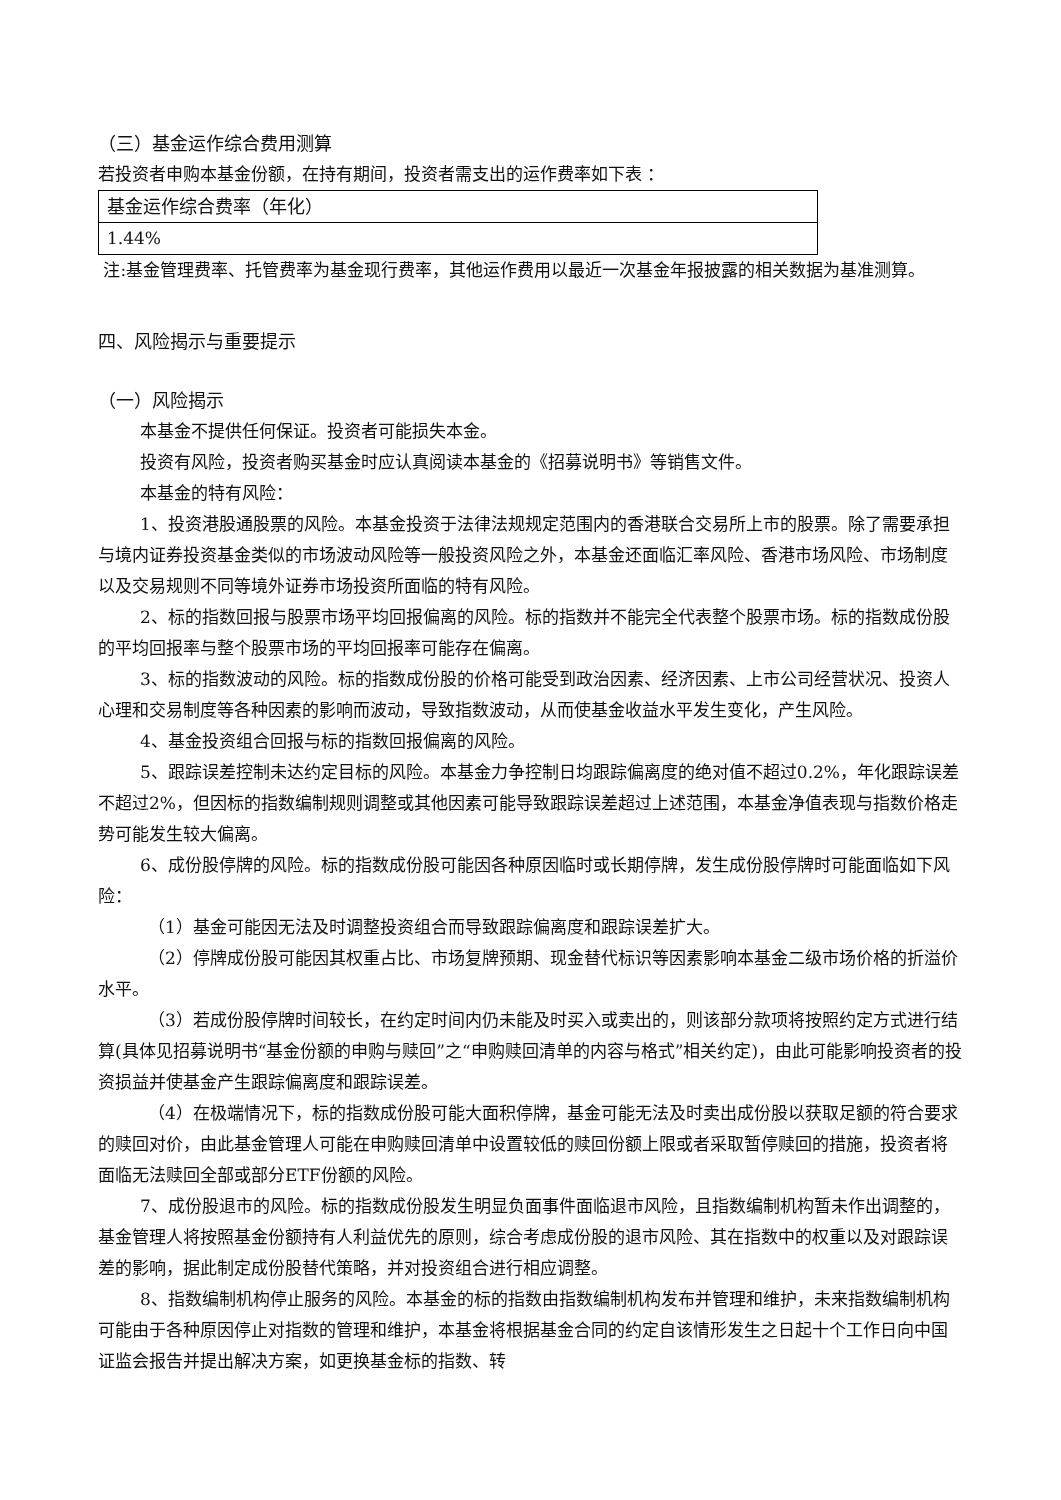（三）基金运作综合费用测算
若投资者申购本基金份额，在持有期间，投资者需支出的运作费率如下表 ：
| 基金运作综合费率（年化） |
| 1.44% |
注:基金管理费率、托管费率为基金现行费率，其他运作费用以最近一次基金年报披露的相关数据为基准测算。
四、风险揭示与重要提示
（一）风险揭示
本基金不提供任何保证。投资者可能损失本金。
投资有风险，投资者购买基金时应认真阅读本基金的《招募说明书》等销售文件。
本基金的特有风险：
1、投资港股通股票的风险。本基金投资于法律法规规定范围内的香港联合交易所上市的股票。除了需要承担与境内证券投资基金类似的市场波动风险等一般投资风险之外，本基金还面临汇率风险、香港市场风险、市场制度以及交易规则不同等境外证券市场投资所面临的特有风险。
2、标的指数回报与股票市场平均回报偏离的风险。标的指数并不能完全代表整个股票市场。标的指数成份股的平均回报率与整个股票市场的平均回报率可能存在偏离。
3、标的指数波动的风险。标的指数成份股的价格可能受到政治因素、经济因素、上市公司经营状况、投资人心理和交易制度等各种因素的影响而波动，导致指数波动，从而使基金收益水平发生变化，产生风险。
4、基金投资组合回报与标的指数回报偏离的风险。
5、跟踪误差控制未达约定目标的风险。本基金力争控制日均跟踪偏离度的绝对值不超过0.2%，年化跟踪误差不超过2%，但因标的指数编制规则调整或其他因素可能导致跟踪误差超过上述范围，本基金净值表现与指数价格走势可能发生较大偏离。
6、成份股停牌的风险。标的指数成份股可能因各种原因临时或长期停牌，发生成份股停牌时可能面临如下风险：
（1）基金可能因无法及时调整投资组合而导致跟踪偏离度和跟踪误差扩大。
（2）停牌成份股可能因其权重占比、市场复牌预期、现金替代标识等因素影响本基金二级市场价格的折溢价水平。
（3）若成份股停牌时间较长，在约定时间内仍未能及时买入或卖出的，则该部分款项将按照约定方式进行结算(具体见招募说明书“基金份额的申购与赎回”之“申购赎回清单的内容与格式”相关约定)，由此可能影响投资者的投资损益并使基金产生跟踪偏离度和跟踪误差。
（4）在极端情况下，标的指数成份股可能大面积停牌，基金可能无法及时卖出成份股以获取足额的符合要求的赎回对价，由此基金管理人可能在申购赎回清单中设置较低的赎回份额上限或者采取暂停赎回的措施，投资者将面临无法赎回全部或部分ETF份额的风险。
7、成份股退市的风险。标的指数成份股发生明显负面事件面临退市风险，且指数编制机构暂未作出调整的，基金管理人将按照基金份额持有人利益优先的原则，综合考虑成份股的退市风险、其在指数中的权重以及对跟踪误差的影响，据此制定成份股替代策略，并对投资组合进行相应调整。
8、指数编制机构停止服务的风险。本基金的标的指数由指数编制机构发布并管理和维护，未来指数编制机构可能由于各种原因停止对指数的管理和维护，本基金将根据基金合同的约定自该情形发生之日起十个工作日向中国证监会报告并提出解决方案，如更换基金标的指数、转